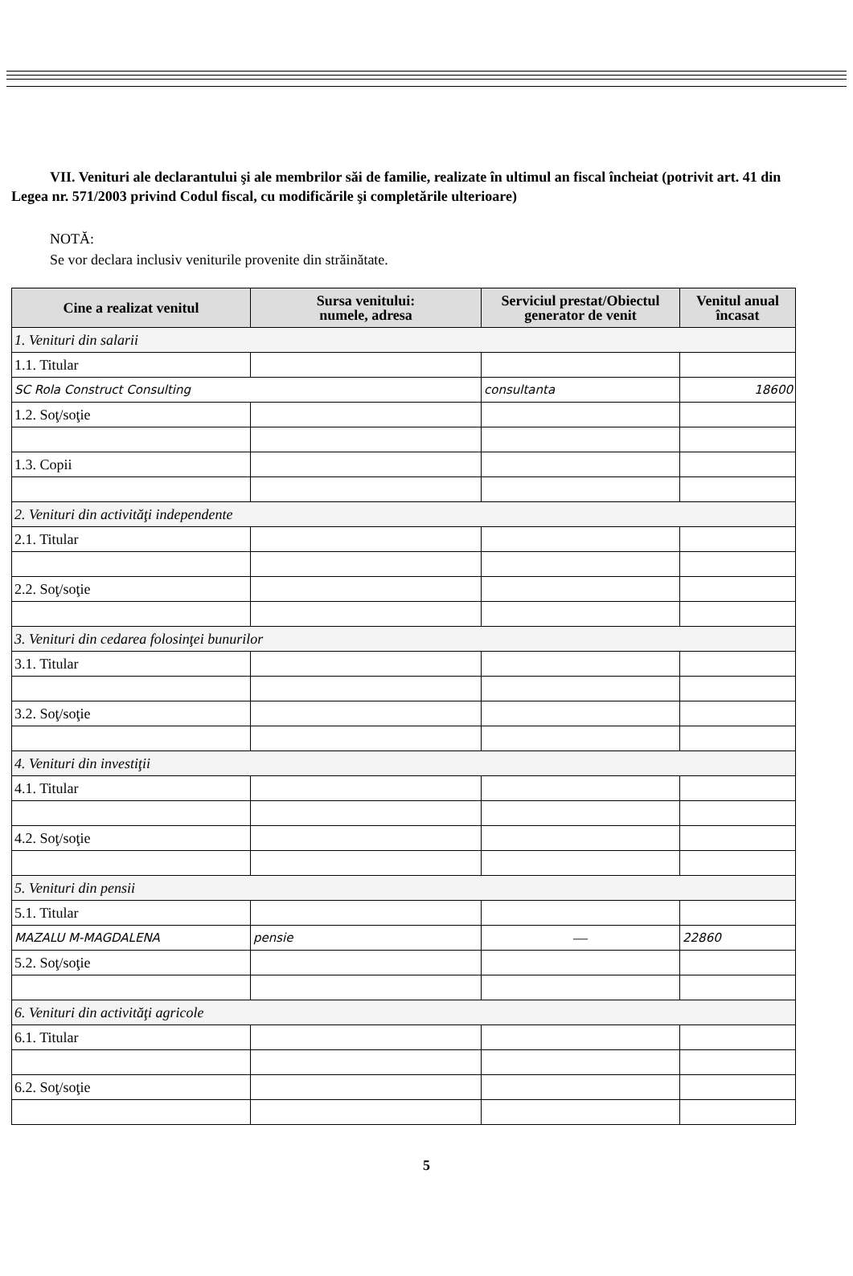VII. Venituri ale declarantului şi ale membrilor săi de familie, realizate în ultimul an fiscal încheiat (potrivit art. 41 din Legea nr. 571/2003 privind Codul fiscal, cu modificările şi completările ulterioare)
NOTĂ:
Se vor declara inclusiv veniturile provenite din străinătate.
| Cine a realizat venitul | Sursa venitului: numele, adresa | Serviciul prestat/Obiectul generator de venit | Venitul anual încasat |
| --- | --- | --- | --- |
| 1. Venituri din salarii | | | |
| 1.1. Titular | | | |
| SC Rola Construct Consulting | | consultanta | 18600 |
| 1.2. Soţ/soţie | | | |
| 1.3. Copii | | | |
| 2. Venituri din activităţi independente | | | |
| 2.1. Titular | | | |
| 2.2. Soţ/soţie | | | |
| 3. Venituri din cedarea folosinţei bunurilor | | | |
| 3.1. Titular | | | |
| 3.2. Soţ/soţie | | | |
| 4. Venituri din investiţii | | | |
| 4.1. Titular | | | |
| 4.2. Soţ/soţie | | | |
| 5. Venituri din pensii | | | |
| 5.1. Titular | | | |
| MAZALU M-MAGDALENA | pensie | — | 22860 |
| 5.2. Soţ/soţie | | | |
| 6. Venituri din activităţi agricole | | | |
| 6.1. Titular | | | |
| 6.2. Soţ/soţie | | | |
5